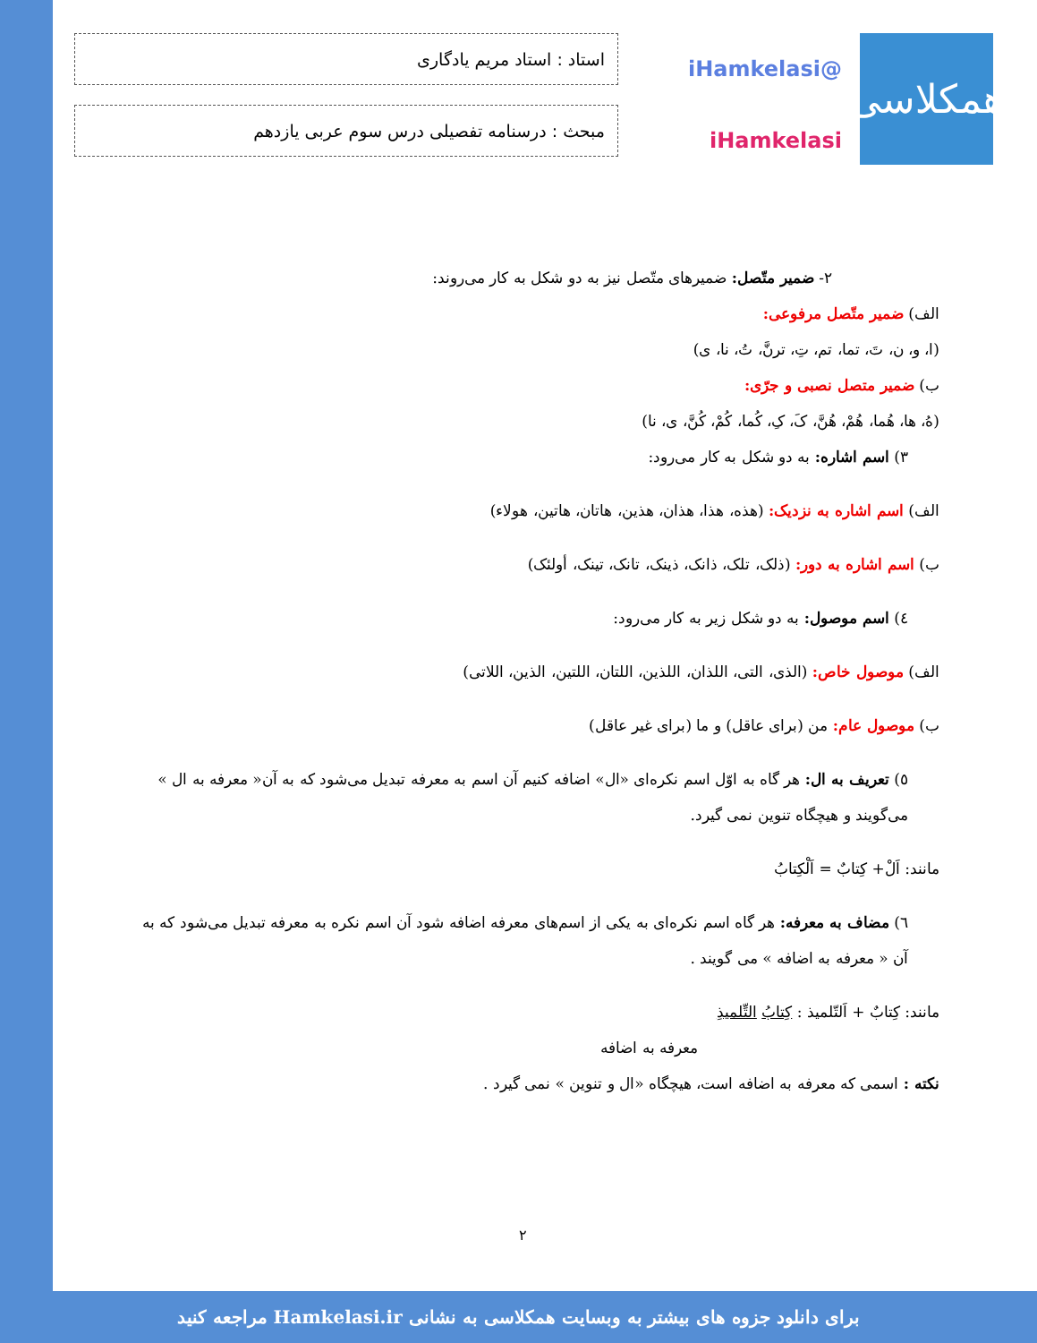همکلاسی
@iHamkelasi
iHamkelasi
استاد : استاد مریم یادگاری
مبحث : درسنامه تفصیلی درس سوم عربی یازدهم
۲- ضمیر متّصل: ضمیرهای متّصل نیز به دو شکل به کار می‌روند:
الف) ضمیر متّصل مرفوعی:
(ا، و، ن، تَ، تما، تم، تِ، ترنَّ، تُ، نا، ی)
ب) ضمیر متصل نصبی و جرّی:
(هُ، ها، هُما، هُمْ، هُنَّ، کَ، کِ، کُما، کُمْ، کُنَّ، ی، نا)
۳) اسم اشاره: به دو شکل به کار می‌رود:
الف) اسم اشاره به نزدیک: (هذه، هذا، هذان، هذین، هاتان، هاتین، هولاء)
ب) اسم اشاره به دور: (ذلک، تلک، ذانک، ذینک، تانک، تینک، أولئک)
٤) اسم موصول: به دو شکل زیر به کار می‌رود:
الف) موصول خاص: (الذی، التی، اللذان، اللذین، اللتان، اللتین، الذین، اللاتی)
ب) موصول عام: من (برای عاقل) و ما (برای غیر عاقل)
٥) تعریف به ال: هر گاه به اوّل اسم نکره‌ای «ال» اضافه کنیم آن اسم به معرفه تبدیل می‌شود که به آن« معرفه به ال » می‌گویند و هیچگاه تنوین نمی گیرد.
مانند: اَلْ+ کِتابٌ = اَلْکِتابُ
٦) مضاف به معرفه: هر گاه اسم نکره‌ای به یکی از اسم‌های معرفه اضافه شود آن اسم نکره به معرفه تبدیل می‌شود که به آن « معرفه به اضافه » می گویند .
مانند: کِتابٌ + اَلتّلمیذ : کِتابُ التِّلمیذِ
معرفه به اضافه
نکته : اسمی که معرفه به اضافه است، هیچگاه «ال و تنوین » نمی گیرد .
۲
برای دانلود جزوه های بیشتر به وبسایت همکلاسی به نشانی Hamkelasi.ir مراجعه کنید